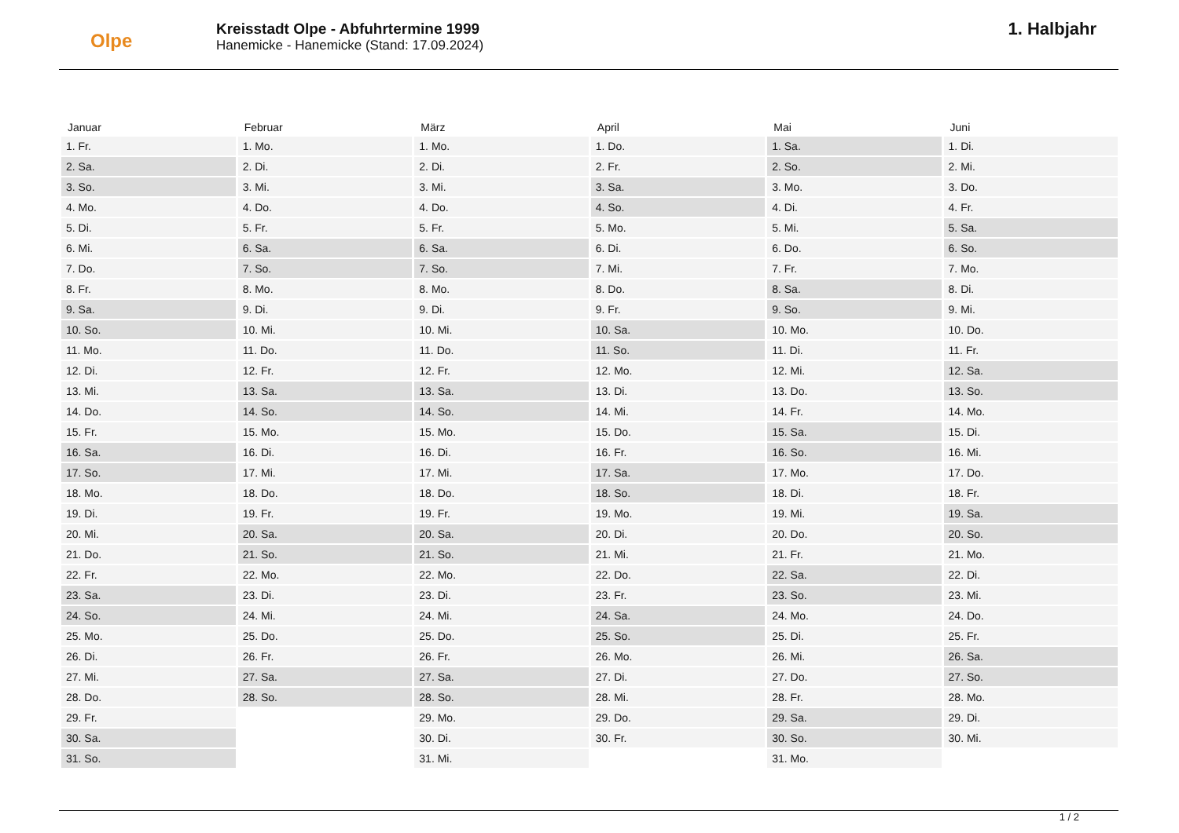Olpe
Kreisstadt Olpe - Abfuhrtermine 1999
Hanemicke - Hanemicke (Stand: 17.09.2024)
1. Halbjahr
| Januar | Februar | März | April | Mai | Juni |
| --- | --- | --- | --- | --- | --- |
| 1. Fr. | 1. Mo. | 1. Mo. | 1. Do. | 1. Sa. | 1. Di. |
| 2. Sa. | 2. Di. | 2. Di. | 2. Fr. | 2. So. | 2. Mi. |
| 3. So. | 3. Mi. | 3. Mi. | 3. Sa. | 3. Mo. | 3. Do. |
| 4. Mo. | 4. Do. | 4. Do. | 4. So. | 4. Di. | 4. Fr. |
| 5. Di. | 5. Fr. | 5. Fr. | 5. Mo. | 5. Mi. | 5. Sa. |
| 6. Mi. | 6. Sa. | 6. Sa. | 6. Di. | 6. Do. | 6. So. |
| 7. Do. | 7. So. | 7. So. | 7. Mi. | 7. Fr. | 7. Mo. |
| 8. Fr. | 8. Mo. | 8. Mo. | 8. Do. | 8. Sa. | 8. Di. |
| 9. Sa. | 9. Di. | 9. Di. | 9. Fr. | 9. So. | 9. Mi. |
| 10. So. | 10. Mi. | 10. Mi. | 10. Sa. | 10. Mo. | 10. Do. |
| 11. Mo. | 11. Do. | 11. Do. | 11. So. | 11. Di. | 11. Fr. |
| 12. Di. | 12. Fr. | 12. Fr. | 12. Mo. | 12. Mi. | 12. Sa. |
| 13. Mi. | 13. Sa. | 13. Sa. | 13. Di. | 13. Do. | 13. So. |
| 14. Do. | 14. So. | 14. So. | 14. Mi. | 14. Fr. | 14. Mo. |
| 15. Fr. | 15. Mo. | 15. Mo. | 15. Do. | 15. Sa. | 15. Di. |
| 16. Sa. | 16. Di. | 16. Di. | 16. Fr. | 16. So. | 16. Mi. |
| 17. So. | 17. Mi. | 17. Mi. | 17. Sa. | 17. Mo. | 17. Do. |
| 18. Mo. | 18. Do. | 18. Do. | 18. So. | 18. Di. | 18. Fr. |
| 19. Di. | 19. Fr. | 19. Fr. | 19. Mo. | 19. Mi. | 19. Sa. |
| 20. Mi. | 20. Sa. | 20. Sa. | 20. Di. | 20. Do. | 20. So. |
| 21. Do. | 21. So. | 21. So. | 21. Mi. | 21. Fr. | 21. Mo. |
| 22. Fr. | 22. Mo. | 22. Mo. | 22. Do. | 22. Sa. | 22. Di. |
| 23. Sa. | 23. Di. | 23. Di. | 23. Fr. | 23. So. | 23. Mi. |
| 24. So. | 24. Mi. | 24. Mi. | 24. Sa. | 24. Mo. | 24. Do. |
| 25. Mo. | 25. Do. | 25. Do. | 25. So. | 25. Di. | 25. Fr. |
| 26. Di. | 26. Fr. | 26. Fr. | 26. Mo. | 26. Mi. | 26. Sa. |
| 27. Mi. | 27. Sa. | 27. Sa. | 27. Di. | 27. Do. | 27. So. |
| 28. Do. | 28. So. | 28. So. | 28. Mi. | 28. Fr. | 28. Mo. |
| 29. Fr. | | 29. Mo. | 29. Do. | 29. Sa. | 29. Di. |
| 30. Sa. | | 30. Di. | 30. Fr. | 30. So. | 30. Mi. |
| 31. So. | | 31. Mi. | | 31. Mo. | |
1 / 2